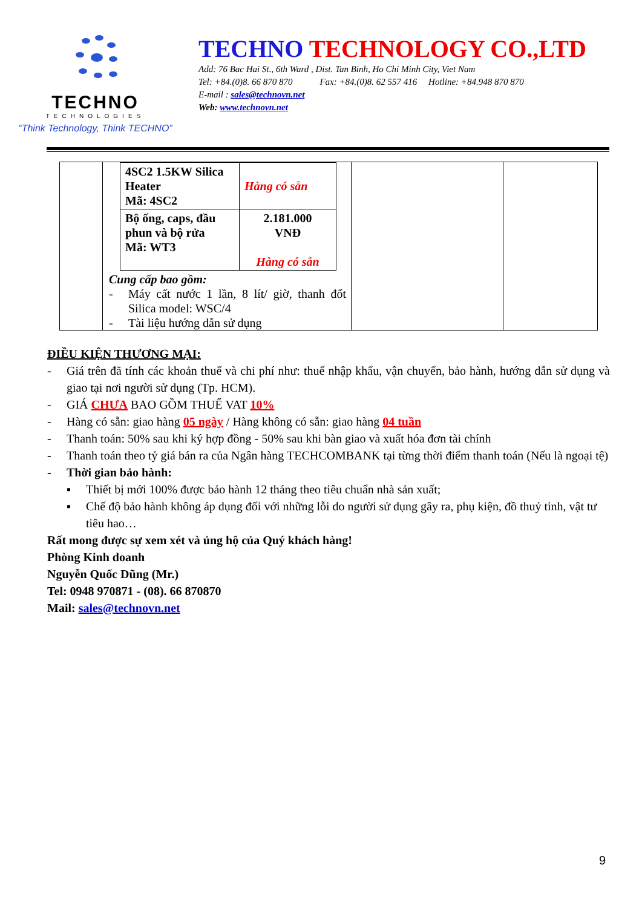TECHNO
TECHNOLOGIES
“Think Technology, Think TECHNO”
TECHNO TECHNOLOGY CO.,LTD
Add: 76 Bac Hai St., 6th Ward , Dist. Tan Binh, Ho Chi Minh City, Viet Nam
Tel: +84.(0)8. 66 870 870 Fax: +84.(0)8. 62 557 416 Hotline: +84.948 870 870
E-mail : sales@technovn.net
Web: www.technovn.net
| | / 4SC2 1.5KW Silica Heater Mã: 4SC2 / Hàng có sẵn / / Bộ ống, caps, đầu phun và bộ rửa Mã: WT3 / 2.181.000 VNĐ Hàng có sẵn / Cung cấp bao gồm: - Máy cất nước 1 lần, 8 lít/ giờ, thanh đốt Silica model: WSC/4 - Tài liệu hướng dẫn sử dụng | | |
ĐIỀU KIỆN THƯƠNG MẠI:
- Giá trên đã tính các khoản thuế và chi phí như: thuế nhập khẩu, vận chuyển, bảo hành, hướng dẫn sử dụng và giao tại nơi người sử dụng (Tp. HCM).
- GIÁ CHƯA BAO GỒM THUẾ VAT 10%
- Hàng có sẵn: giao hàng 05 ngày / Hàng không có sẵn: giao hàng 04 tuần
- Thanh toán: 50% sau khi ký hợp đồng - 50% sau khi bàn giao và xuất hóa đơn tài chính
- Thanh toán theo tỷ giá bán ra của Ngân hàng TECHCOMBANK tại từng thời điểm thanh toán (Nếu là ngoại tệ)
- Thời gian bảo hành:
▪ Thiết bị mới 100% được bảo hành 12 tháng theo tiêu chuẩn nhà sản xuất;
▪ Chế độ bảo hành không áp dụng đối với những lỗi do người sử dụng gây ra, phụ kiện, đồ thuỷ tinh, vật tư tiêu hao…
Rất mong được sự xem xét và ủng hộ của Quý khách hàng!
Phòng Kinh doanh
Nguyễn Quốc Dũng (Mr.)
Tel: 0948 970871 - (08). 66 870870
Mail: sales@technovn.net
9